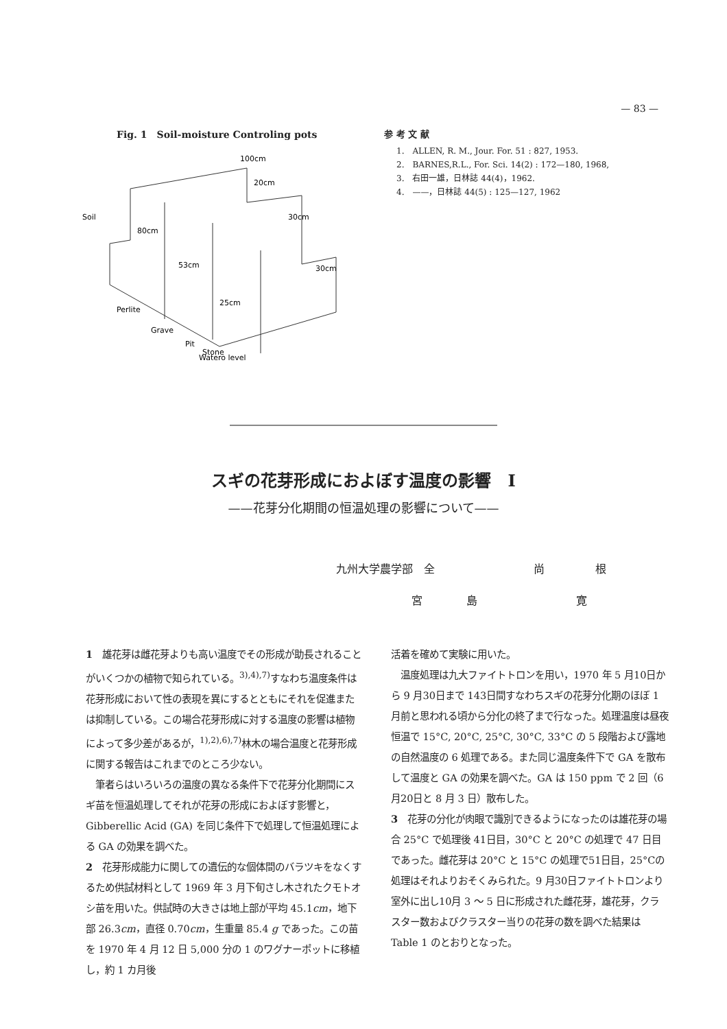— 83 —
Fig. 1　Soil-moisture Controling pots
100cm
20cm
30cm
30cm
Soil
80cm
53cm
25cm
Perlite
Grave
Pit
Stone
Watero level
参 考 文 献
1.　ALLEN, R. M., Jour. For. 51 : 827, 1953.
2.　BARNES,R.L., For. Sci. 14(2) : 172—180, 1968,
3.　右田一雄，日林誌 44(4)，1962.
4.　——，日林誌 44(5) : 125—127, 1962
スギの花芽形成におよぼす温度の影響　I
——花芽分化期間の恒温処理の影響について——
九州大学農学部　全 尚 根
宮 島 寛
1　雄花芽は雌花芽よりも高い温度でその形成が助長されることがいくつかの植物で知られている。<sup>3),4),7)</sup>すなわち温度条件は花芽形成において性の表現を異にするとともにそれを促進または抑制している。この場合花芽形成に対する温度の影響は植物によって多少差があるが，<sup>1),2),6),7)</sup>林木の場合温度と花芽形成に関する報告はこれまでのところ少ない。
　筆者らはいろいろの温度の異なる条件下で花芽分化期間にスギ苗を恒温処理してそれが花芽の形成におよぼす影響と，Gibberellic Acid (GA) を同じ条件下で処理して恒温処理による GA の効果を調べた。
2　花芽形成能力に関しての遺伝的な個体間のバラツキをなくするため供試材料として 1969 年 3 月下旬さし木されたクモトオシ苗を用いた。供試時の大きさは地上部が平均 45.1cm，地下部 26.3cm，直径 0.70cm，生重量 85.4 g であった。この苗を 1970 年 4 月 12 日 5,000 分の 1 のワグナーポットに移植し，約 1 カ月後
活着を確めて実験に用いた。
　温度処理は九大ファイトトロンを用い，1970 年 5 月10日から 9 月30日まで 143日間すなわちスギの花芽分化期のほぼ 1 月前と思われる頃から分化の終了まで行なった。処理温度は昼夜恒温で 15°C, 20°C, 25°C, 30°C, 33°C の 5 段階および露地の自然温度の 6 処理である。また同じ温度条件下で GA を散布して温度と GA の効果を調べた。GA は 150 ppm で 2 回（6 月20日と 8 月 3 日）散布した。
3　花芽の分化が肉眼で識別できるようになったのは雄花芽の場合 25°C で処理後 41日目，30°C と 20°C の処理で 47 日目であった。雌花芽は 20°C と 15°C の処理で51日目，25°Cの処理はそれよりおそくみられた。9 月30日ファイトトロンより室外に出し10月 3 ～ 5 日に形成された雌花芽，雄花芽，クラスター数およびクラスター当りの花芽の数を調べた結果は Table 1 のとおりとなった。